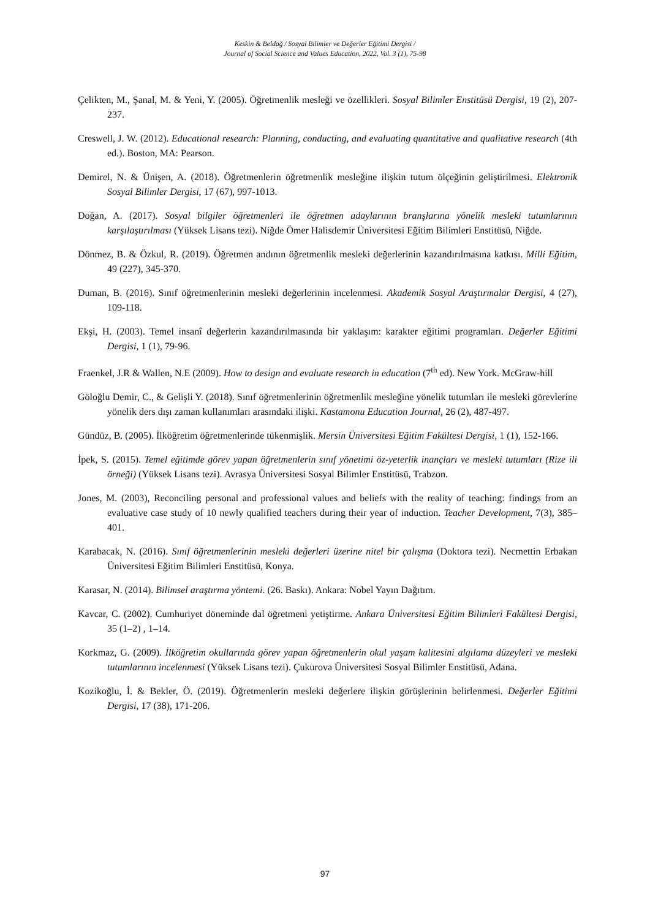Keskin & Beldağ / Sosyal Bilimler ve Değerler Eğitimi Dergisi /
Journal of Social Science and Values Education, 2022, Vol. 3 (1), 75-98
Çelikten, M., Şanal, M. & Yeni, Y. (2005). Öğretmenlik mesleği ve özellikleri. Sosyal Bilimler Enstitüsü Dergisi, 19 (2), 207-237.
Creswell, J. W. (2012). Educational research: Planning, conducting, and evaluating quantitative and qualitative research (4th ed.). Boston, MA: Pearson.
Demirel, N. & Ünişen, A. (2018). Öğretmenlerin öğretmenlik mesleğine ilişkin tutum ölçeğinin geliştirilmesi. Elektronik Sosyal Bilimler Dergisi, 17 (67), 997-1013.
Doğan, A. (2017). Sosyal bilgiler öğretmenleri ile öğretmen adaylarının branşlarına yönelik mesleki tutumlarının karşılaştırılması (Yüksek Lisans tezi). Niğde Ömer Halisdemir Üniversitesi Eğitim Bilimleri Enstitüsü, Niğde.
Dönmez, B. & Özkul, R. (2019). Öğretmen andının öğretmenlik mesleki değerlerinin kazandırılmasına katkısı. Milli Eğitim, 49 (227), 345-370.
Duman, B. (2016). Sınıf öğretmenlerinin mesleki değerlerinin incelenmesi. Akademik Sosyal Araştırmalar Dergisi, 4 (27), 109-118.
Ekşi, H. (2003). Temel insanî değerlerin kazandırılmasında bir yaklaşım: karakter eğitimi programları. Değerler Eğitimi Dergisi, 1 (1), 79-96.
Fraenkel, J.R & Wallen, N.E (2009). How to design and evaluate research in education (7<sup>th</sup> ed). New York. McGraw-hill
Göloğlu Demir, C., & Gelişli Y. (2018). Sınıf öğretmenlerinin öğretmenlik mesleğine yönelik tutumları ile mesleki görevlerine yönelik ders dışı zaman kullanımları arasındaki ilişki. Kastamonu Education Journal, 26 (2), 487-497.
Gündüz, B. (2005). İlköğretim öğretmenlerinde tükenmişlik. Mersin Üniversitesi Eğitim Fakültesi Dergisi, 1 (1), 152-166.
İpek, S. (2015). Temel eğitimde görev yapan öğretmenlerin sınıf yönetimi öz-yeterlik inançları ve mesleki tutumları (Rize ili örneği) (Yüksek Lisans tezi). Avrasya Üniversitesi Sosyal Bilimler Enstitüsü, Trabzon.
Jones, M. (2003), Reconciling personal and professional values and beliefs with the reality of teaching: findings from an evaluative case study of 10 newly qualified teachers during their year of induction. Teacher Development, 7(3), 385–401.
Karabacak, N. (2016). Sınıf öğretmenlerinin mesleki değerleri üzerine nitel bir çalışma (Doktora tezi). Necmettin Erbakan Üniversitesi Eğitim Bilimleri Enstitüsü, Konya.
Karasar, N. (2014). Bilimsel araştırma yöntemi. (26. Baskı). Ankara: Nobel Yayın Dağıtım.
Kavcar, C. (2002). Cumhuriyet döneminde dal öğretmeni yetiştirme. Ankara Üniversitesi Eğitim Bilimleri Fakültesi Dergisi, 35 (1–2) , 1–14.
Korkmaz, G. (2009). İlköğretim okullarında görev yapan öğretmenlerin okul yaşam kalitesini algılama düzeyleri ve mesleki tutumlarının incelenmesi (Yüksek Lisans tezi). Çukurova Üniversitesi Sosyal Bilimler Enstitüsü, Adana.
Kozikoğlu, İ. & Bekler, Ö. (2019). Öğretmenlerin mesleki değerlere ilişkin görüşlerinin belirlenmesi. Değerler Eğitimi Dergisi, 17 (38), 171-206.
97